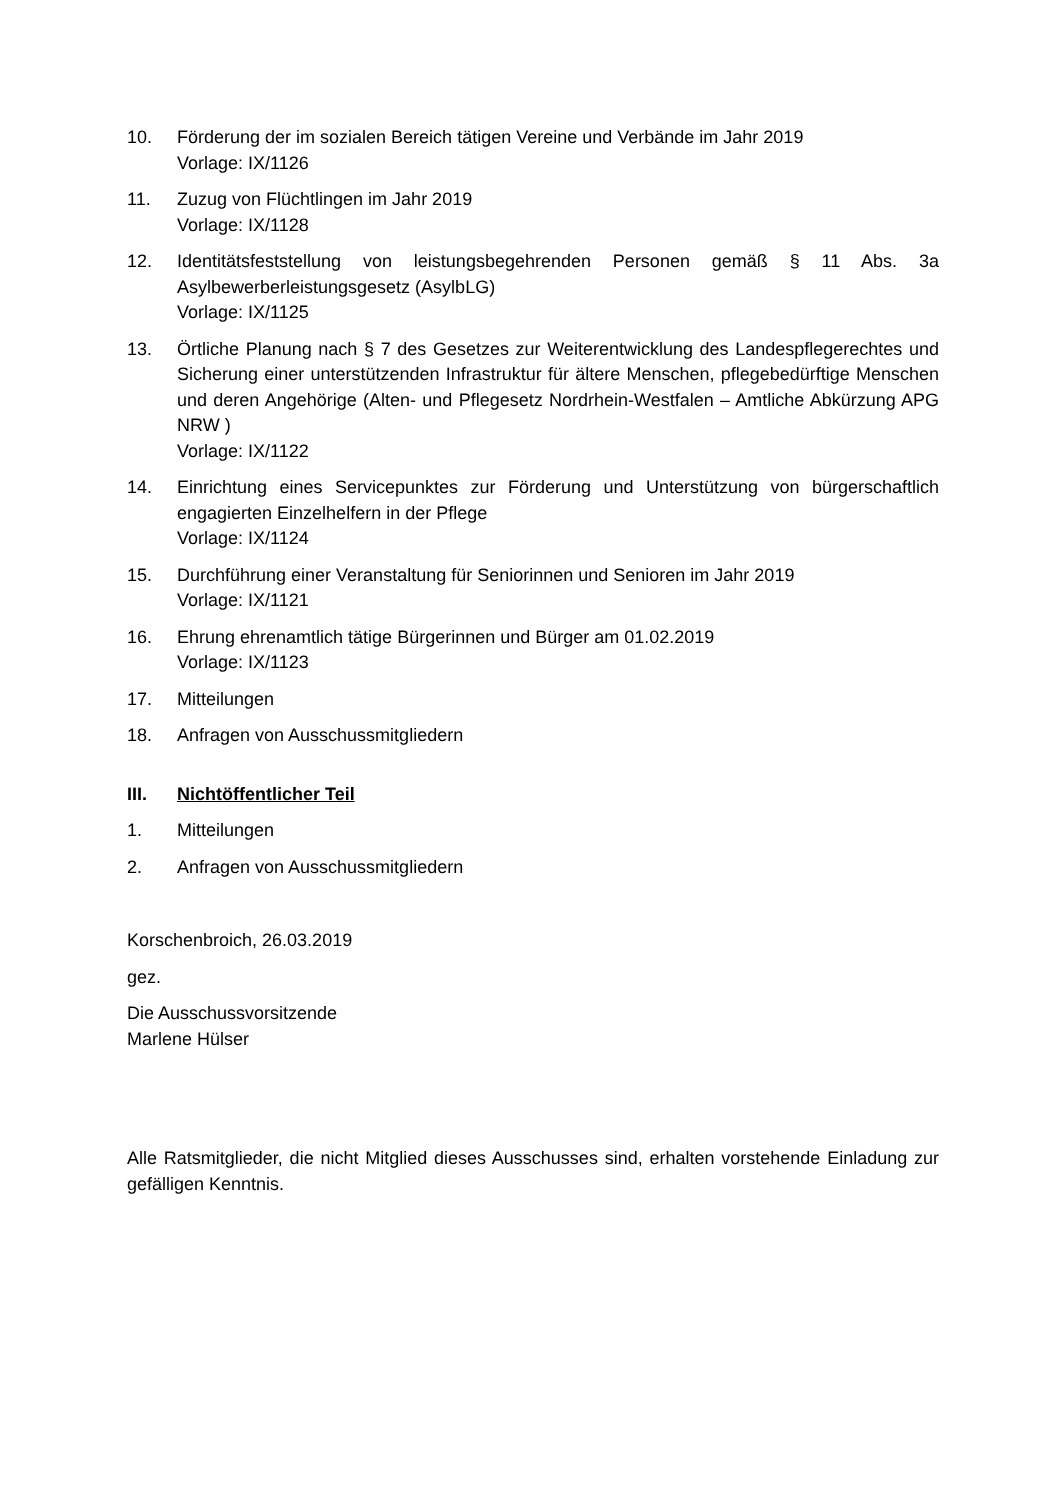10. Förderung der im sozialen Bereich tätigen Vereine und Verbände im Jahr 2019
Vorlage: IX/1126
11. Zuzug von Flüchtlingen im Jahr 2019
Vorlage: IX/1128
12. Identitätsfeststellung von leistungsbegehrenden Personen gemäß § 11 Abs. 3a Asylbewerberleistungsgesetz (AsylbLG)
Vorlage: IX/1125
13. Örtliche Planung nach § 7 des Gesetzes zur Weiterentwicklung des Landespflegerechtes und Sicherung einer unterstützenden Infrastruktur für ältere Menschen, pflegebedürftige Menschen und deren Angehörige (Alten- und Pflegesetz Nordrhein-Westfalen – Amtliche Abkürzung APG NRW )
Vorlage: IX/1122
14. Einrichtung eines Servicepunktes zur Förderung und Unterstützung von bürgerschaftlich engagierten Einzelhelfern in der Pflege
Vorlage: IX/1124
15. Durchführung einer Veranstaltung für Seniorinnen und Senioren im Jahr 2019
Vorlage: IX/1121
16. Ehrung ehrenamtlich tätige Bürgerinnen und Bürger am 01.02.2019
Vorlage: IX/1123
17. Mitteilungen
18. Anfragen von Ausschussmitgliedern
III. Nichtöffentlicher Teil
1. Mitteilungen
2. Anfragen von Ausschussmitgliedern
Korschenbroich, 26.03.2019
gez.
Die Ausschussvorsitzende
Marlene Hülser
Alle Ratsmitglieder, die nicht Mitglied dieses Ausschusses sind, erhalten vorstehende Einladung zur gefälligen Kenntnis.